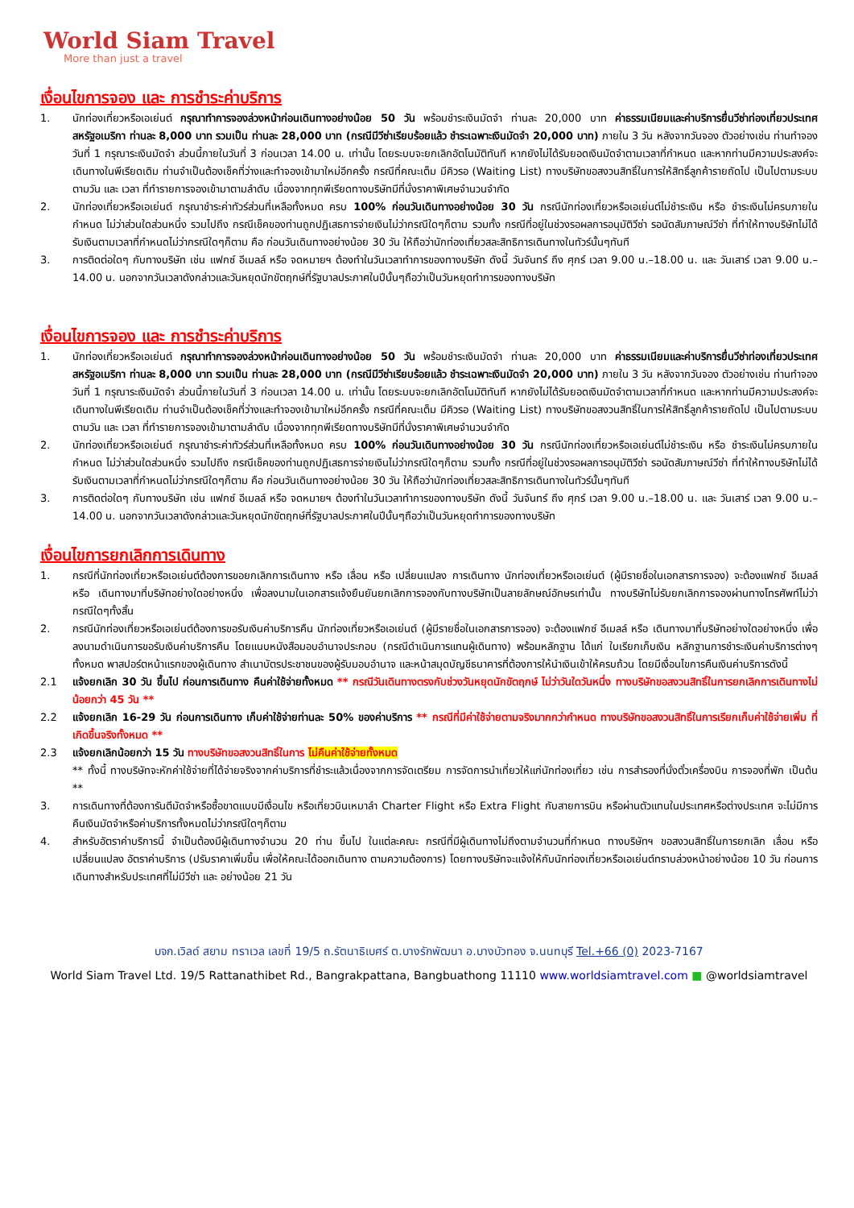World Siam Travel
More than just a travel
เงื่อนไขการจอง และ การชำระค่าบริการ
1. นักท่องเที่ยวหรือเอเย่นต์ กรุณาทำการจองล่วงหน้าก่อนเดินทางอย่างน้อย 50 วัน พร้อมชำระเงินมัดจำ ท่านละ 20,000 บาท ค่าธรรมเนียมและค่าบริการยื่นวีซ่าท่องเที่ยวประเทศสหรัฐอเมริกา ท่านละ 8,000 บาท รวมเป็น ท่านละ 28,000 บาท (กรณีมีวีซ่าเรียบร้อยแล้ว ชำระเฉพาะเงินมัดจำ 20,000 บาท) ภายใน 3 วัน หลังจากวันจอง ตัวอย่างเช่น ท่านทำจองวันที่ 1 กรุณาระเงินมัดจำ ส่วนนี้ภายในวันที่ 3 ก่อนเวลา 14.00 น. เท่านั้น โดยระบบจะยกเลิกอัตโนมัติทันที หากยังไม่ได้รับยอดเงินมัดจำตามเวลาที่กำหนด และหากท่านมีความประสงค์จะเดินทางในพีเรียดเดิม ท่านจำเป็นต้องเช็คที่ว่างและทำจองเข้ามาใหม่อีกครั้ง กรณีที่คณะเต็ม มีคิวรอ (Waiting List) ทางบริษัทขอสงวนสิทธิ์ในการให้สิทธิ์ลูกค้ารายถัดไป เป็นไปตามระบบ ตามวัน และ เวลา ที่ทำรายการจองเข้ามาตามลำดับ เนื่องจากทุกพีเรียดทางบริษัทมีที่นั่งราคาพิเศษจำนวนจำกัด
2. นักท่องเที่ยวหรือเอเย่นต์ กรุณาชำระค่าทัวร์ส่วนที่เหลือทั้งหมด ครบ 100% ก่อนวันเดินทางอย่างน้อย 30 วัน กรณีนักท่องเที่ยวหรือเอเย่นต์ไม่ชำระเงิน หรือ ชำระเงินไม่ครบภายในกำหนด ไม่ว่าส่วนใดส่วนหนึ่ง รวมไปถึง กรณีเช็คของท่านถูกปฏิเสธการจ่ายเงินไม่ว่ากรณีใดๆก็ตาม รวมทั้ง กรณีที่อยู่ในช่วงรอผลการอนุมัติวีซ่า รอนัดสัมภาษณ์วีซ่า ที่ทำให้ทางบริษัทไม่ได้รับเงินตามเวลาที่กำหนดไม่ว่ากรณีใดๆก็ตาม คือ ก่อนวันเดินทางอย่างน้อย 30 วัน ให้ถือว่านักท่องเที่ยวสละสิทธิการเดินทางในทัวร์นั้นๆทันที
3. การติดต่อใดๆ กับทางบริษัท เช่น แฟกซ์ อีเมลล์ หรือ จดหมายฯ ต้องทำในวันเวลาทำการของทางบริษัท ดังนี้ วันจันทร์ ถึง ศุกร์ เวลา 9.00 น.–18.00 น. และ วันเสาร์ เวลา 9.00 น.–14.00 น. นอกจากวันเวลาดังกล่าวและวันหยุดนักขัตฤกษ์ที่รัฐบาลประกาศในปีนั้นๆถือว่าเป็นวันหยุดทำการของทางบริษัท
เงื่อนไขการจอง และ การชำระค่าบริการ
1. นักท่องเที่ยวหรือเอเย่นต์ กรุณาทำการจองล่วงหน้าก่อนเดินทางอย่างน้อย 50 วัน พร้อมชำระเงินมัดจำ ท่านละ 20,000 บาท ค่าธรรมเนียมและค่าบริการยื่นวีซ่าท่องเที่ยวประเทศสหรัฐอเมริกา ท่านละ 8,000 บาท รวมเป็น ท่านละ 28,000 บาท (กรณีมีวีซ่าเรียบร้อยแล้ว ชำระเฉพาะเงินมัดจำ 20,000 บาท) ภายใน 3 วัน หลังจากวันจอง ตัวอย่างเช่น ท่านทำจองวันที่ 1 กรุณาระเงินมัดจำ ส่วนนี้ภายในวันที่ 3 ก่อนเวลา 14.00 น. เท่านั้น โดยระบบจะยกเลิกอัตโนมัติทันที หากยังไม่ได้รับยอดเงินมัดจำตามเวลาที่กำหนด และหากท่านมีความประสงค์จะเดินทางในพีเรียดเดิม ท่านจำเป็นต้องเช็คที่ว่างและทำจองเข้ามาใหม่อีกครั้ง กรณีที่คณะเต็ม มีคิวรอ (Waiting List) ทางบริษัทขอสงวนสิทธิ์ในการให้สิทธิ์ลูกค้ารายถัดไป เป็นไปตามระบบ ตามวัน และ เวลา ที่ทำรายการจองเข้ามาตามลำดับ เนื่องจากทุกพีเรียดทางบริษัทมีที่นั่งราคาพิเศษจำนวนจำกัด
2. นักท่องเที่ยวหรือเอเย่นต์ กรุณาชำระค่าทัวร์ส่วนที่เหลือทั้งหมด ครบ 100% ก่อนวันเดินทางอย่างน้อย 30 วัน กรณีนักท่องเที่ยวหรือเอเย่นต์ไม่ชำระเงิน หรือ ชำระเงินไม่ครบภายในกำหนด ไม่ว่าส่วนใดส่วนหนึ่ง รวมไปถึง กรณีเช็คของท่านถูกปฏิเสธการจ่ายเงินไม่ว่ากรณีใดๆก็ตาม รวมทั้ง กรณีที่อยู่ในช่วงรอผลการอนุมัติวีซ่า รอนัดสัมภาษณ์วีซ่า ที่ทำให้ทางบริษัทไม่ได้รับเงินตามเวลาที่กำหนดไม่ว่ากรณีใดๆก็ตาม คือ ก่อนวันเดินทางอย่างน้อย 30 วัน ให้ถือว่านักท่องเที่ยวสละสิทธิการเดินทางในทัวร์นั้นๆทันที
3. การติดต่อใดๆ กับทางบริษัท เช่น แฟกซ์ อีเมลล์ หรือ จดหมายฯ ต้องทำในวันเวลาทำการของทางบริษัท ดังนี้ วันจันทร์ ถึง ศุกร์ เวลา 9.00 น.–18.00 น. และ วันเสาร์ เวลา 9.00 น.–14.00 น. นอกจากวันเวลาดังกล่าวและวันหยุดนักขัตฤกษ์ที่รัฐบาลประกาศในปีนั้นๆถือว่าเป็นวันหยุดทำการของทางบริษัท
เงื่อนไขการยกเลิกการเดินทาง
1. กรณีที่นักท่องเที่ยวหรือเอเย่นต์ต้องการขอยกเลิกการเดินทาง หรือ เลื่อน หรือ เปลี่ยนแปลง การเดินทาง นักท่องเที่ยวหรือเอเย่นต์ (ผู้มีรายชื่อในเอกสารการจอง) จะต้องแฟกซ์ อีเมลล์ หรือ เดินทางมาที่บริษัทอย่างใดอย่างหนึ่ง เพื่อลงนามในเอกสารแจ้งยืนยันยกเลิกการจองกับทางบริษัทเป็นลายลักษณ์อักษรเท่านั้น ทางบริษัทไม่รับยกเลิกการจองผ่านทางโทรศัพท์ไม่ว่ากรณีใดๆทั้งสิ้น
2. กรณีนักท่องเที่ยวหรือเอเย่นต์ต้องการขอรับเงินค่าบริการคืน นักท่องเที่ยวหรือเอเย่นต์ (ผู้มีรายชื่อในเอกสารการจอง) จะต้องแฟกซ์ อีเมลล์ หรือ เดินทางมาที่บริษัทอย่างใดอย่างหนึ่ง เพื่อลงนามดำเนินการขอรับเงินค่าบริการคืน โดยแนบหนังสือมอบอำนาจประกอบ (กรณีดำเนินการแทนผู้เดินทาง) พร้อมหลักฐาน ได้แก่ ใบเรียกเก็บเงิน หลักฐานการชำระเงินค่าบริการต่างๆทั้งหมด พาสปอร์ตหน้าแรกของผู้เดินทาง สำเนาบัตรประชาชนของผู้รับมอบอำนาจ และหน้าสมุดบัญชีธนาคารที่ต้องการให้นำเงินเข้าให้ครบถ้วน โดยมีเงื่อนไขการคืนเงินค่าบริการดังนี้
2.1 แจ้งยกเลิก 30 วัน ขึ้นไป ก่อนการเดินทาง คืนค่าใช้จ่ายทั้งหมด ** กรณีวันเดินทางตรงกับช่วงวันหยุดนักขัตฤกษ์ ไม่ว่าวันใดวันหนึ่ง ทางบริษัทขอสงวนสิทธิ์ในการยกเลิกการเดินทางไม่น้อยกว่า 45 วัน **
2.2 แจ้งยกเลิก 16-29 วัน ก่อนการเดินทาง เก็บค่าใช้จ่ายท่านละ 50% ของค่าบริการ ** กรณีที่มีค่าใช้จ่ายตามจริงมากกว่ากำหนด ทางบริษัทขอสงวนสิทธิ์ในการเรียกเก็บค่าใช้จ่ายเพิ่ม ที่เกิดขึ้นจริงทั้งหมด **
2.3 แจ้งยกเลิกน้อยกว่า 15 วัน ทางบริษัทขอสงวนสิทธิ์ในการ ไม่คืนค่าใช้จ่ายทั้งหมด
** ทั้งนี้ ทางบริษัทจะหักค่าใช้จ่ายที่ได้จ่ายจริงจากค่าบริการที่ชำระแล้วเนื่องจากการจัดเตรียม การจัดการนำเที่ยวให้แก่นักท่องเที่ยว เช่น การสำรองที่นั่งตั๋วเครื่องบิน การจองที่พัก เป็นต้น **
3. การเดินทางที่ต้องการันตีมัดจำหรือซื้อขาดแบบมีเงื่อนไข หรือเที่ยวบินเหมาลำ Charter Flight หรือ Extra Flight กับสายการบิน หรือผ่านตัวแทนในประเทศหรือต่างประเทศ จะไม่มีการคืนเงินมัดจำหรือค่าบริการทั้งหมดไม่ว่ากรณีใดๆก็ตาม
4. สำหรับอัตราค่าบริการนี้ จำเป็นต้องมีผู้เดินทางจำนวน 20 ท่าน ขึ้นไป ในแต่ละคณะ กรณีที่มีผู้เดินทางไม่ถึงตามจำนวนที่กำหนด ทางบริษัทฯ ขอสงวนสิทธิ์ในการยกเลิก เลื่อน หรือ เปลี่ยนแปลง อัตราค่าบริการ (ปรับราคาเพิ่มขึ้น เพื่อให้คณะได้ออกเดินทาง ตามความต้องการ) โดยทางบริษัทจะแจ้งให้กับนักท่องเที่ยวหรือเอเย่นต์ทราบล่วงหน้าอย่างน้อย 10 วัน ก่อนการเดินทางสำหรับประเทศที่ไม่มีวีซ่า และ อย่างน้อย 21 วัน
บจก.เวิลด์ สยาม ทราเวล เลขที่ 19/5 ถ.รัตนาธิเบศร์ ต.บางรักพัฒนา อ.บางบัวทอง จ.นนทบุรี Tel.+66 (0) 2023-7167
World Siam Travel Ltd. 19/5 Rattanathibet Rd., Bangrakpattana, Bangbuathong 11110 www.worldsiamtravel.com ■ @worldsiamtravel